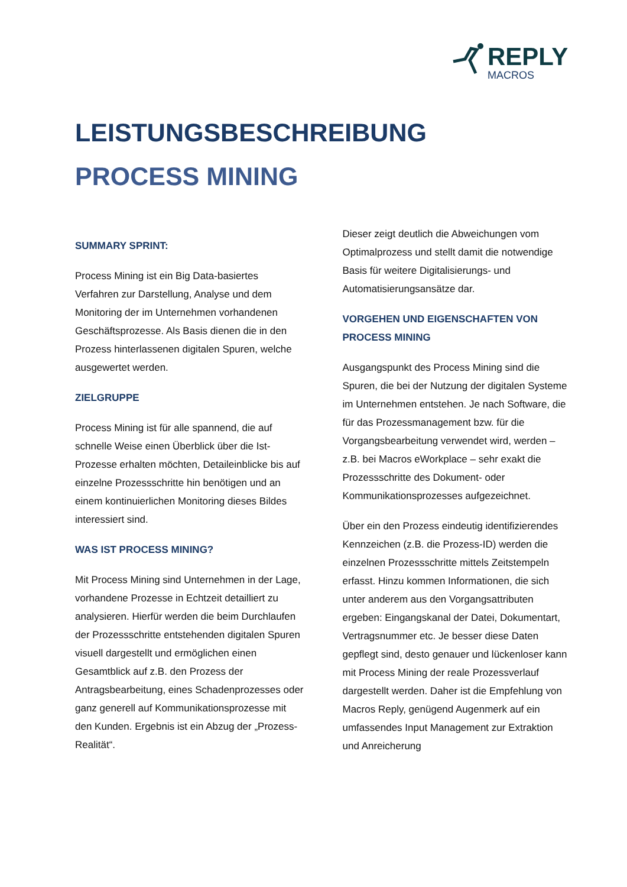REPLY
MACROS
LEISTUNGSBESCHREIBUNG
PROCESS MINING
SUMMARY SPRINT:
Process Mining ist ein Big Data-basiertes Verfahren zur Darstellung, Analyse und dem Monitoring der im Unternehmen vorhandenen Geschäftsprozesse. Als Basis dienen die in den Prozess hinterlassenen digitalen Spuren, welche ausgewertet werden.
ZIELGRUPPE
Process Mining ist für alle spannend, die auf schnelle Weise einen Überblick über die Ist-Prozesse erhalten möchten, Detaileinblicke bis auf einzelne Prozessschritte hin benötigen und an einem kontinuierlichen Monitoring dieses Bildes interessiert sind.
WAS IST PROCESS MINING?
Mit Process Mining sind Unternehmen in der Lage, vorhandene Prozesse in Echtzeit detailliert zu analysieren. Hierfür werden die beim Durchlaufen der Prozessschritte entstehenden digitalen Spuren visuell dargestellt und ermöglichen einen Gesamtblick auf z.B. den Prozess der Antragsbearbeitung, eines Schadenprozesses oder ganz generell auf Kommunikationsprozesse mit den Kunden. Ergebnis ist ein Abzug der „Prozess-Realität“.
Dieser zeigt deutlich die Abweichungen vom Optimalprozess und stellt damit die notwendige Basis für weitere Digitalisierungs- und Automatisierungsansätze dar.
VORGEHEN UND EIGENSCHAFTEN VON PROCESS MINING
Ausgangspunkt des Process Mining sind die Spuren, die bei der Nutzung der digitalen Systeme im Unternehmen entstehen. Je nach Software, die für das Prozessmanagement bzw. für die Vorgangsbearbeitung verwendet wird, werden – z.B. bei Macros eWorkplace – sehr exakt die Prozessschritte des Dokument- oder Kommunikationsprozesses aufgezeichnet.
Über ein den Prozess eindeutig identifizierendes Kennzeichen (z.B. die Prozess-ID) werden die einzelnen Prozessschritte mittels Zeitstempeln erfasst. Hinzu kommen Informationen, die sich unter anderem aus den Vorgangsattributen ergeben: Eingangskanal der Datei, Dokumentart, Vertragsnummer etc. Je besser diese Daten gepflegt sind, desto genauer und lückenloser kann mit Process Mining der reale Prozessverlauf dargestellt werden. Daher ist die Empfehlung von Macros Reply, genügend Augenmerk auf ein umfassendes Input Management zur Extraktion und Anreicherung